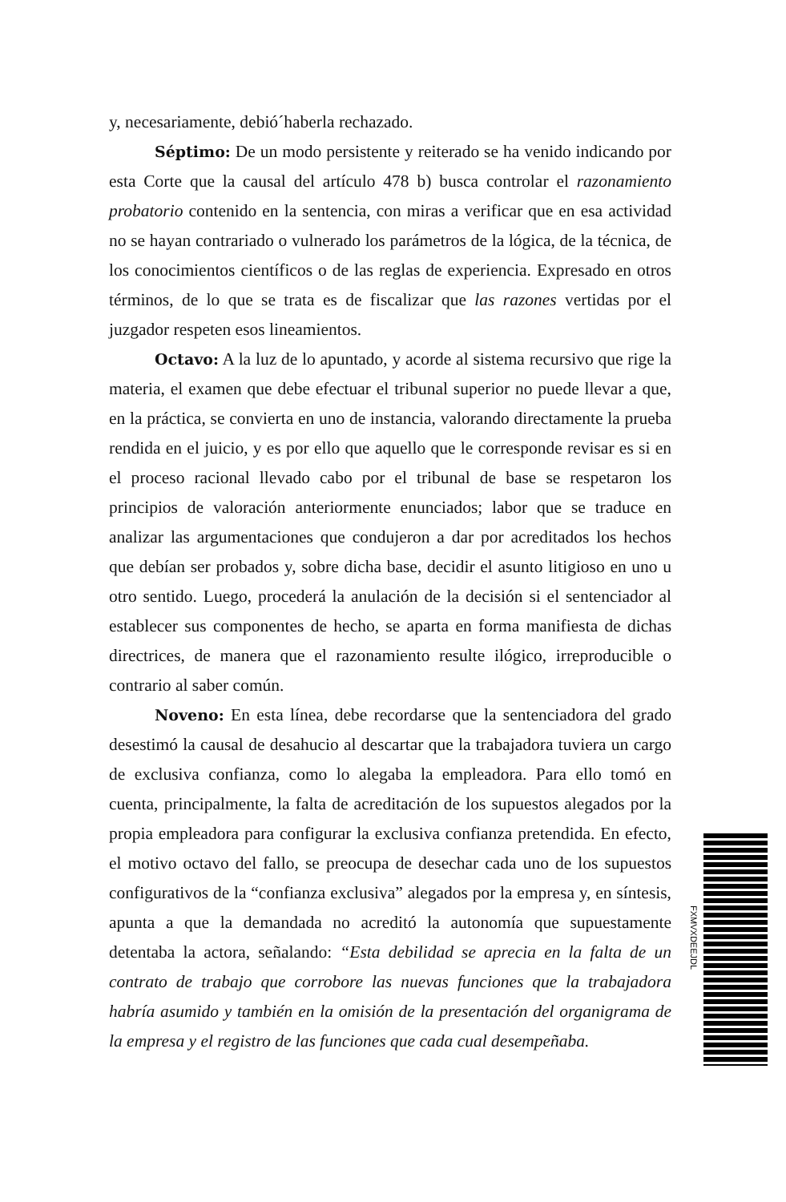y, necesariamente, debió´haberla rechazado.
Séptimo: De un modo persistente y reiterado se ha venido indicando por esta Corte que la causal del artículo 478 b) busca controlar el razonamiento probatorio contenido en la sentencia, con miras a verificar que en esa actividad no se hayan contrariado o vulnerado los parámetros de la lógica, de la técnica, de los conocimientos científicos o de las reglas de experiencia. Expresado en otros términos, de lo que se trata es de fiscalizar que las razones vertidas por el juzgador respeten esos lineamientos.
Octavo: A la luz de lo apuntado, y acorde al sistema recursivo que rige la materia, el examen que debe efectuar el tribunal superior no puede llevar a que, en la práctica, se convierta en uno de instancia, valorando directamente la prueba rendida en el juicio, y es por ello que aquello que le corresponde revisar es si en el proceso racional llevado cabo por el tribunal de base se respetaron los principios de valoración anteriormente enunciados; labor que se traduce en analizar las argumentaciones que condujeron a dar por acreditados los hechos que debían ser probados y, sobre dicha base, decidir el asunto litigioso en uno u otro sentido. Luego, procederá la anulación de la decisión si el sentenciador al establecer sus componentes de hecho, se aparta en forma manifiesta de dichas directrices, de manera que el razonamiento resulte ilógico, irreproducible o contrario al saber común.
Noveno: En esta línea, debe recordarse que la sentenciadora del grado desestimó la causal de desahucio al descartar que la trabajadora tuviera un cargo de exclusiva confianza, como lo alegaba la empleadora. Para ello tomó en cuenta, principalmente, la falta de acreditación de los supuestos alegados por la propia empleadora para configurar la exclusiva confianza pretendida. En efecto, el motivo octavo del fallo, se preocupa de desechar cada uno de los supuestos configurativos de la “confianza exclusiva” alegados por la empresa y, en síntesis, apunta a que la demandada no acreditó la autonomía que supuestamente detentaba la actora, señalando: “Esta debilidad se aprecia en la falta de un contrato de trabajo que corrobore las nuevas funciones que la trabajadora habría asumido y también en la omisión de la presentación del organigrama de la empresa y el registro de las funciones que cada cual desempeñaba.
FXMVXDEEJDL